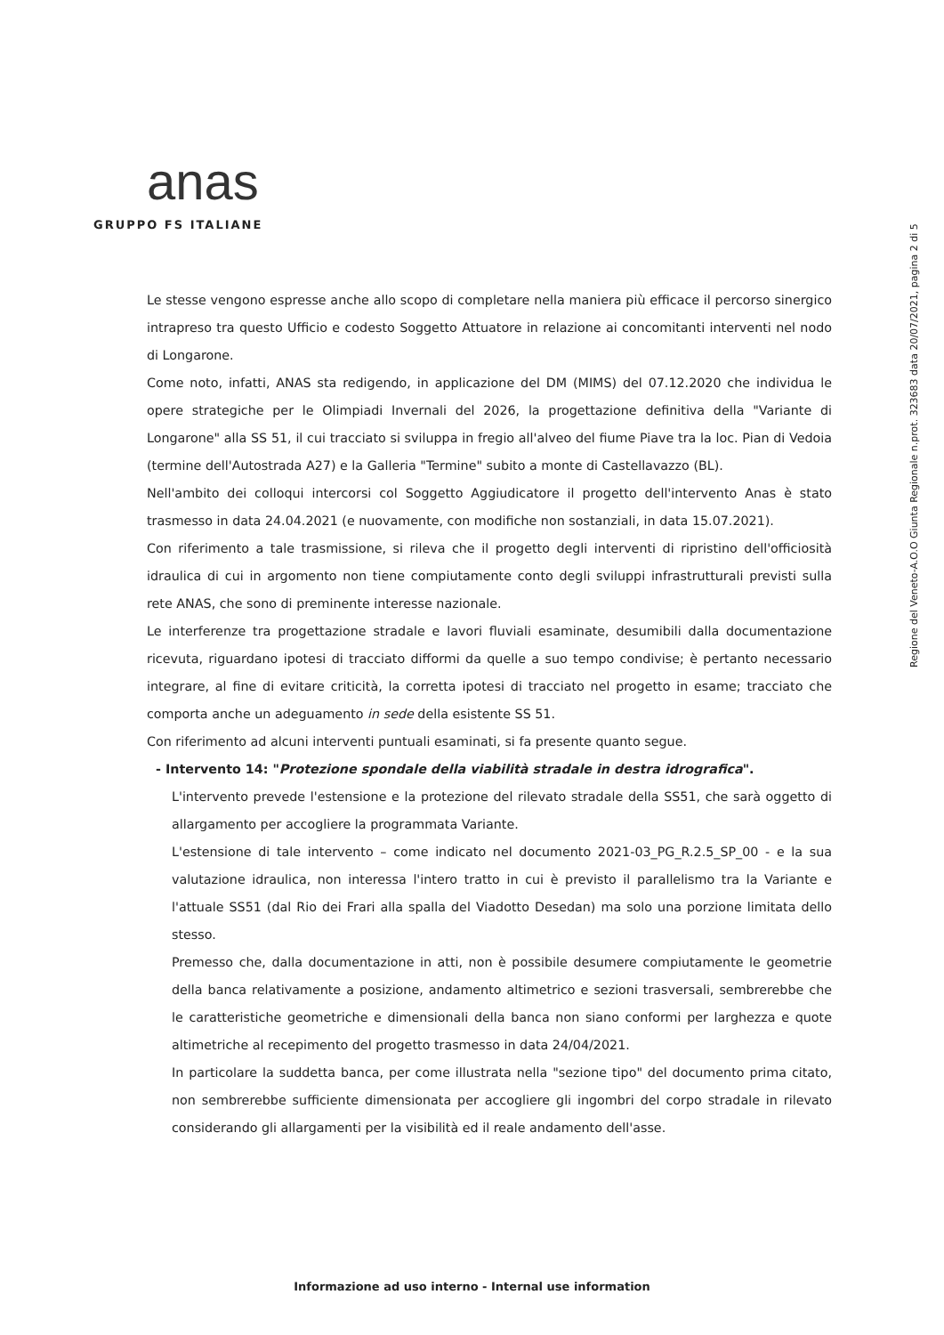anas
GRUPPO FS ITALIANE
Regione del Veneto-A.O.O Giunta Regionale n.prot. 323683 data 20/07/2021, pagina 2 di 5
Le stesse vengono espresse anche allo scopo di completare nella maniera più efficace il percorso sinergico intrapreso tra questo Ufficio e codesto Soggetto Attuatore in relazione ai concomitanti interventi nel nodo di Longarone.
Come noto, infatti, ANAS sta redigendo, in applicazione del DM (MIMS) del 07.12.2020 che individua le opere strategiche per le Olimpiadi Invernali del 2026, la progettazione definitiva della "Variante di Longarone" alla SS 51, il cui tracciato si sviluppa in fregio all'alveo del fiume Piave tra la loc. Pian di Vedoia (termine dell'Autostrada A27) e la Galleria "Termine" subito a monte di Castellavazzo (BL).
Nell'ambito dei colloqui intercorsi col Soggetto Aggiudicatore il progetto dell'intervento Anas è stato trasmesso in data 24.04.2021 (e nuovamente, con modifiche non sostanziali, in data 15.07.2021).
Con riferimento a tale trasmissione, si rileva che il progetto degli interventi di ripristino dell'officiosità idraulica di cui in argomento non tiene compiutamente conto degli sviluppi infrastrutturali previsti sulla rete ANAS, che sono di preminente interesse nazionale.
Le interferenze tra progettazione stradale e lavori fluviali esaminate, desumibili dalla documentazione ricevuta, riguardano ipotesi di tracciato difformi da quelle a suo tempo condivise; è pertanto necessario integrare, al fine di evitare criticità, la corretta ipotesi di tracciato nel progetto in esame; tracciato che comporta anche un adeguamento in sede della esistente SS 51.
Con riferimento ad alcuni interventi puntuali esaminati, si fa presente quanto segue.
- Intervento 14: "Protezione spondale della viabilità stradale in destra idrografica".
L'intervento prevede l'estensione e la protezione del rilevato stradale della SS51, che sarà oggetto di allargamento per accogliere la programmata Variante.
L'estensione di tale intervento – come indicato nel documento 2021-03_PG_R.2.5_SP_00 - e la sua valutazione idraulica, non interessa l'intero tratto in cui è previsto il parallelismo tra la Variante e l'attuale SS51 (dal Rio dei Frari alla spalla del Viadotto Desedan) ma solo una porzione limitata dello stesso.
Premesso che, dalla documentazione in atti, non è possibile desumere compiutamente le geometrie della banca relativamente a posizione, andamento altimetrico e sezioni trasversali, sembrerebbe che le caratteristiche geometriche e dimensionali della banca non siano conformi per larghezza e quote altimetriche al recepimento del progetto trasmesso in data 24/04/2021.
In particolare la suddetta banca, per come illustrata nella "sezione tipo" del documento prima citato, non sembrerebbe sufficiente dimensionata per accogliere gli ingombri del corpo stradale in rilevato considerando gli allargamenti per la visibilità ed il reale andamento dell'asse.
Informazione ad uso interno - Internal use information